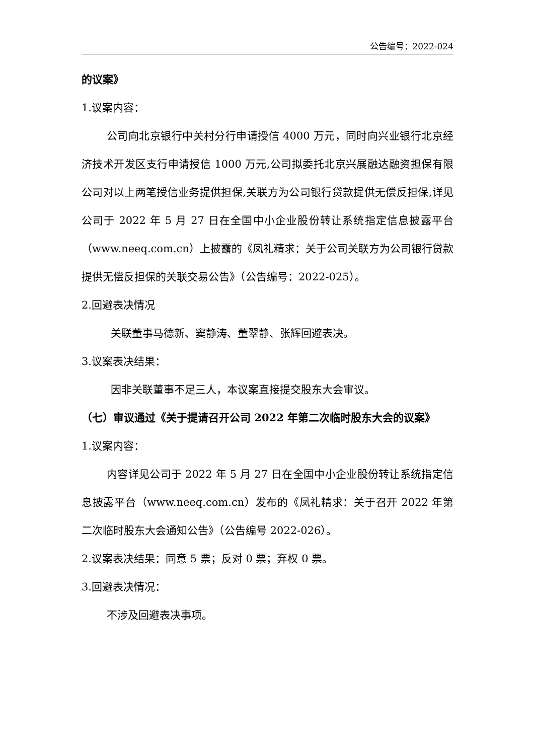公告编号：2022-024
的议案》
1.议案内容：
公司向北京银行中关村分行申请授信 4000 万元，同时向兴业银行北京经济技术开发区支行申请授信 1000 万元,公司拟委托北京兴展融达融资担保有限公司对以上两笔授信业务提供担保,关联方为公司银行贷款提供无偿反担保,详见公司于 2022 年 5 月 27 日在全国中小企业股份转让系统指定信息披露平台（www.neeq.com.cn）上披露的《凤礼精求：关于公司关联方为公司银行贷款提供无偿反担保的关联交易公告》（公告编号：2022-025）。
2.回避表决情况
关联董事马德新、窦静涛、董翠静、张辉回避表决。
3.议案表决结果：
因非关联董事不足三人，本议案直接提交股东大会审议。
（七）审议通过《关于提请召开公司 2022 年第二次临时股东大会的议案》
1.议案内容：
内容详见公司于 2022 年 5 月 27 日在全国中小企业股份转让系统指定信息披露平台（www.neeq.com.cn）发布的《凤礼精求：关于召开 2022 年第二次临时股东大会通知公告》（公告编号 2022-026）。
2.议案表决结果：同意 5 票；反对 0 票；弃权 0 票。
3.回避表决情况：
不涉及回避表决事项。